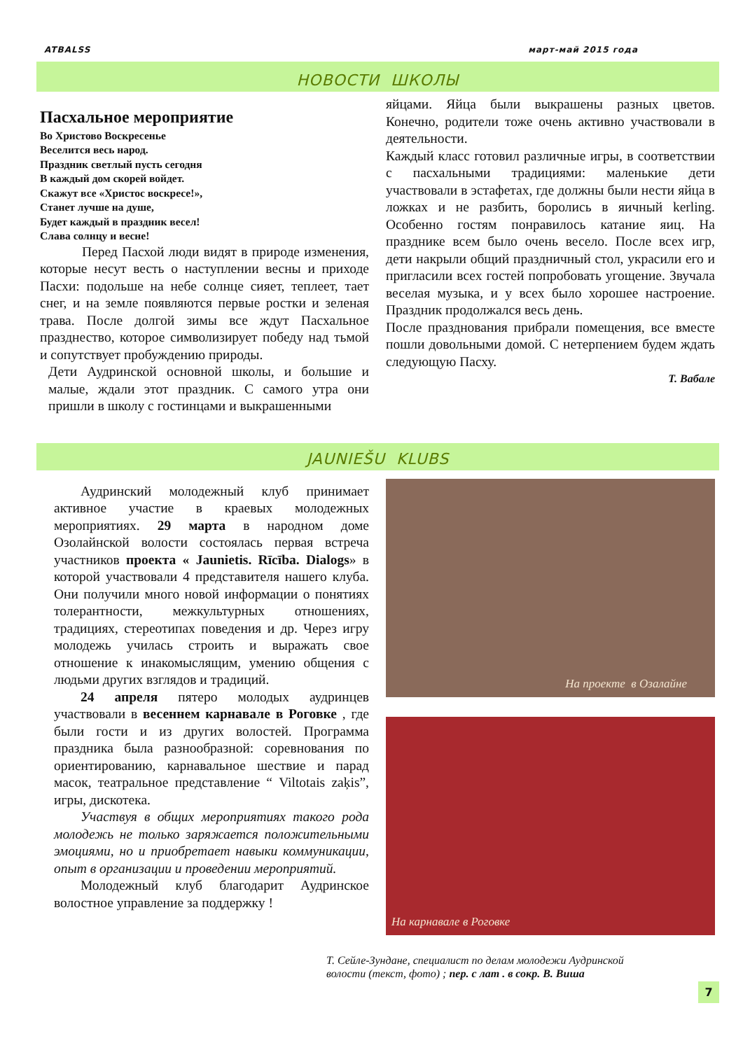ATBALSS март-май 2015 года
НОВОСТИ ШКОЛЫ
Пасхальное мероприятие
Во Христово Воскресенье
Веселится весь народ.
Праздник светлый пусть сегодня
В каждый дом скорей войдет.
Скажут все «Христос воскресе!»,
Станет лучше на душе,
Будет каждый в праздник весел!
Слава солнцу и весне!
Перед Пасхой люди видят в природе изменения, которые несут весть о наступлении весны и приходе Пасхи: подольше на небе солнце сияет, теплеет, тает снег, и на земле появляются первые ростки и зеленая трава. После долгой зимы все ждут Пасхальное празднество, которое символизирует победу над тьмой и сопутствует пробуждению природы.
Дети Аудринской основной школы, и большие и малые, ждали этот праздник. С самого утра они пришли в школу с гостинцами и выкрашенными
яйцами. Яйца были выкрашены разных цветов. Конечно, родители тоже очень активно участвовали в деятельности.
Каждый класс готовил различные игры, в соответствии с пасхальными традициями: маленькие дети участвовали в эстафетах, где должны были нести яйца в ложках и не разбить, боролись в яичный kerling. Особенно гостям понравилось катание яиц. На празднике всем было очень весело. После всех игр, дети накрыли общий праздничный стол, украсили его и пригласили всех гостей попробовать угощение. Звучала веселая музыка, и у всех было хорошее настроение. Праздник продолжался весь день.
После празднования прибрали помещения, все вместе пошли довольными домой. С нетерпением будем ждать следующую Пасху.
Т. Вабале
JAUNIEŠU KLUBS
Аудринский молодежный клуб принимает активное участие в краевых молодежных мероприятиях. 29 марта в народном доме Озолайнской волости состоялась первая встреча участников проекта « Jaunietis. Rīcība. Dialogs» в которой участвовали 4 представителя нашего клуба. Они получили много новой информации о понятиях толерантности, межкультурных отношениях, традициях, стереотипах поведения и др. Через игру молодежь училась строить и выражать свое отношение к инакомыслящим, умению общения с людьми других взглядов и традиций.
24 апреля пятеро молодых аудринцев участвовали в весеннем карнавале в Роговке , где были гости и из других волостей. Программа праздника была разнообразной: соревнования по ориентированию, карнавальное шествие и парад масок, театральное представление “ Viltotais zaķis”, игры, дискотека.
Участвуя в общих мероприятиях такого рода молодежь не только заряжается положительными эмоциями, но и приобретает навыки коммуникации, опыт в организации и проведении мероприятий.
Молодежный клуб благодарит Аудринское волостное управление за поддержку !
На проекте в Озалайне
На карнавале в Роговке
Т. Сейле-Зундане, специалист по делам молодежи Аудринской
волости (текст, фото) ; пер. с лат . в сокр. В. Виша
7